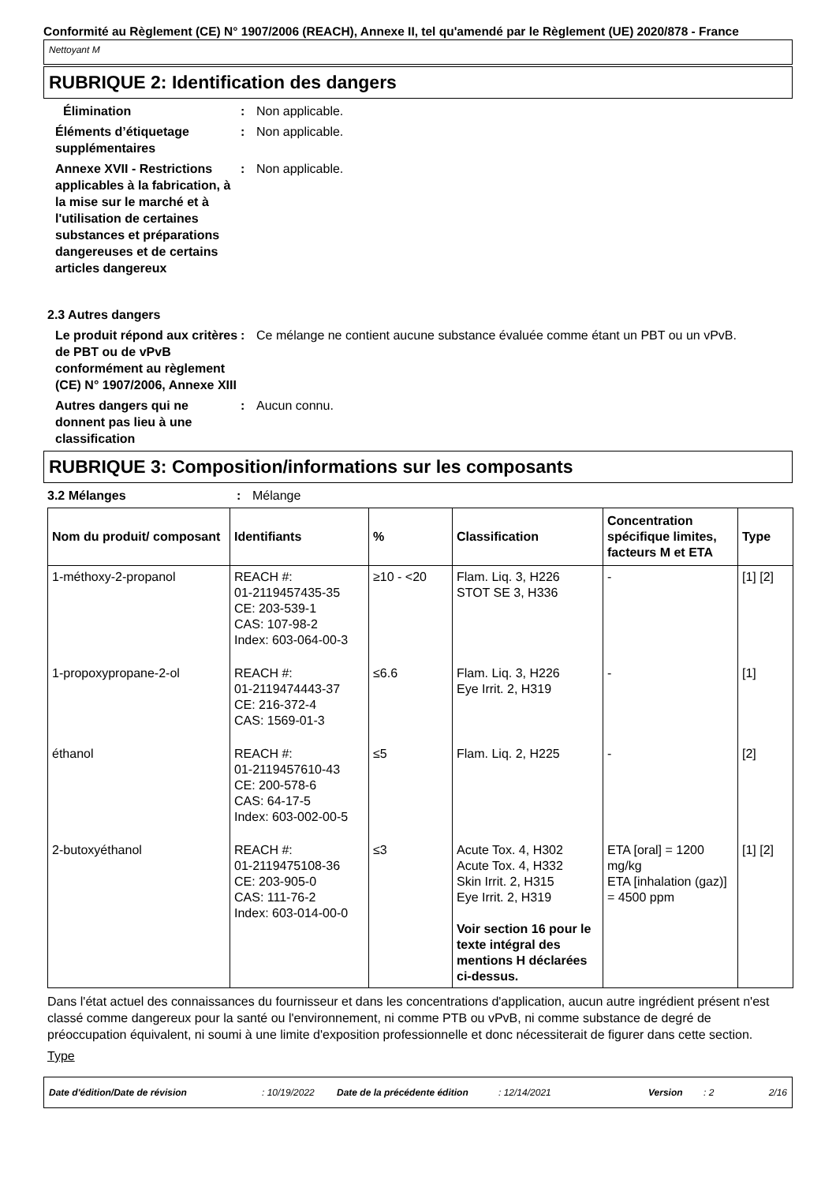Conformité au Règlement (CE) N° 1907/2006 (REACH), Annexe II, tel qu'amendé par le Règlement (UE) 2020/878 - France
Nettoyant M
RUBRIQUE 2: Identification des dangers
Élimination : Non applicable.
Éléments d’étiquetage supplémentaires
: Non applicable.
Annexe XVII - Restrictions applicables à la fabrication, à la mise sur le marché et à l'utilisation de certaines substances et préparations dangereuses et de certains articles dangereux
: Non applicable.
2.3 Autres dangers
Le produit répond aux critères de PBT ou de vPvB conformément au règlement (CE) N° 1907/2006, Annexe XIII
: Ce mélange ne contient aucune substance évaluée comme étant un PBT ou un vPvB.
Autres dangers qui ne donnent pas lieu à une classification
: Aucun connu.
RUBRIQUE 3: Composition/informations sur les composants
3.2 Mélanges : Mélange
| Nom du produit/ composant | Identifiants | % | Classification | Concentration spécifique limites, facteurs M et ETA | Type |
| --- | --- | --- | --- | --- | --- |
| 1-méthoxy-2-propanol | REACH #: 01-2119457435-35 CE: 203-539-1 CAS: 107-98-2 Index: 603-064-00-3 | ≥10 - <20 | Flam. Liq. 3, H226 STOT SE 3, H336 | - | [1] [2] |
| 1-propoxypropane-2-ol | REACH #: 01-2119474443-37 CE: 216-372-4 CAS: 1569-01-3 | ≤6.6 | Flam. Liq. 3, H226 Eye Irrit. 2, H319 | - | [1] |
| éthanol | REACH #: 01-2119457610-43 CE: 200-578-6 CAS: 64-17-5 Index: 603-002-00-5 | ≤5 | Flam. Liq. 2, H225 | - | [2] |
| 2-butoxyéthanol | REACH #: 01-2119475108-36 CE: 203-905-0 CAS: 111-76-2 Index: 603-014-00-0 | ≤3 | Acute Tox. 4, H302 Acute Tox. 4, H332 Skin Irrit. 2, H315 Eye Irrit. 2, H319 Voir section 16 pour le texte intégral des mentions H déclarées ci-dessus. | ETA [oral] = 1200 mg/kg ETA [inhalation (gaz)] = 4500 ppm | [1] [2] |
Dans l'état actuel des connaissances du fournisseur et dans les concentrations d'application, aucun autre ingrédient présent n'est classé comme dangereux pour la santé ou l'environnement, ni comme PTB ou vPvB, ni comme substance de degré de préoccupation équivalent, ni soumi à une limite d'exposition professionnelle et donc nécessiterait de figurer dans cette section.
Type
Date d'édition/Date de révision: 10/19/2022 Date de la précédente édition: 12/14/2021 Version: 2 2/16